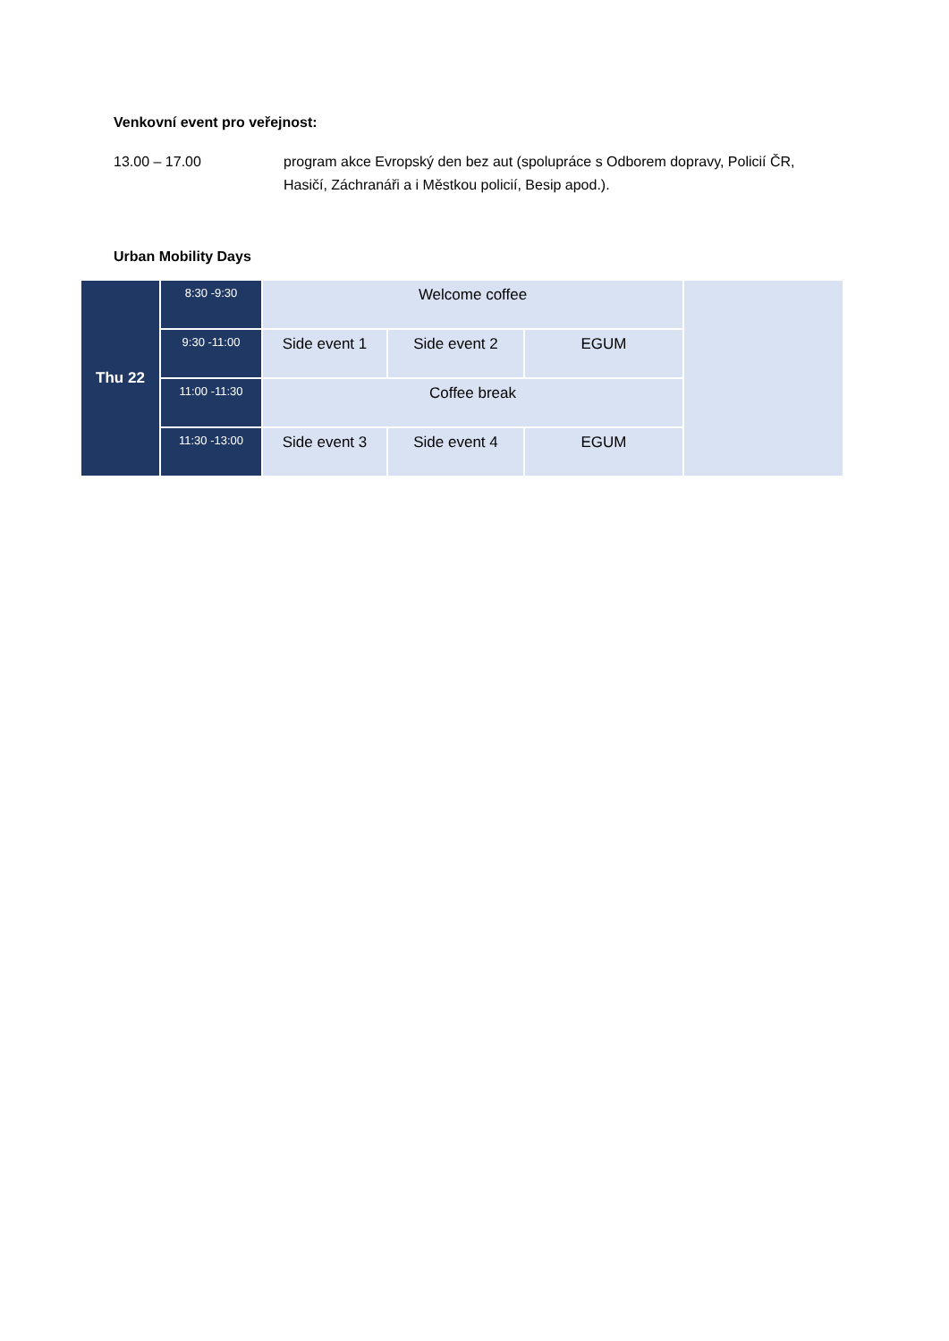Venkovní event pro veřejnost:
13.00 – 17.00 program akce Evropský den bez aut (spolupráce s Odborem dopravy, Policií ČR, Hasičí, Záchranáři a i Městkou policií, Besip apod.).
Urban Mobility Days
| Thu 22 | 8:30 -9:30 | Welcome coffee | | | |
| | 9:30 -11:00 | Side event 1 | Side event 2 | EGUM | |
| | 11:00 -11:30 | Coffee break | | | |
| | 11:30 -13:00 | Side event 3 | Side event 4 | EGUM | |